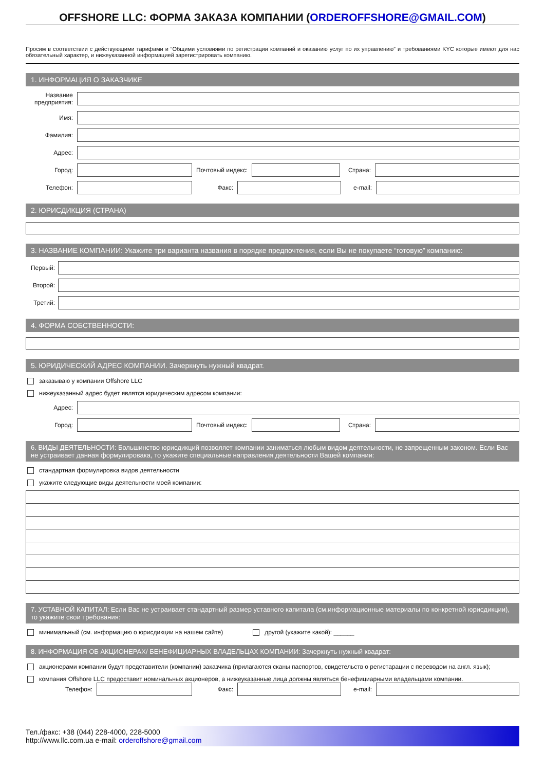OFFSHORE LLC: ФОРМА ЗАКАЗА КОМПАНИИ (ORDEROFFSHORE@GMAIL.COM)
Просим в соответствии с действующими тарифами и “Общими условиями по регистрации компаний и оказанию услуг по их управлению” и требованиями KYC которые имеют для нас обязательный характер, и нижеуказанной информацией зарегистрировать компанию.
1. ИНФОРМАЦИЯ О ЗАКАЗЧИКЕ
Название предприятия:
Имя:
Фамилия:
Адрес:
Город: Почтовый индекс: Страна:
Телефон: Факс: e-mail:
2. ЮРИСДИКЦИЯ (СТРАНА)
3. НАЗВАНИЕ КОМПАНИИ: Укажите три варианта названия в порядке предпочтения, если Вы не покупаете “готовую” компанию:
Первый:
Второй:
Третий:
4. ФОРМА СОБСТВЕННОСТИ:
5. ЮРИДИЧЕСКИЙ АДРЕС КОМПАНИИ. Зачеркнуть нужный квадрат.
заказываю у компании Offshore LLC
нижеуказанный адрес будет являтся юридическим адресом компании:
Адрес:
Город: Почтовый индекс: Страна:
6. ВИДЫ ДЕЯТЕЛЬНОСТИ: Большинство юрисдикций позволяет компании заниматься любым видом деятельности, не запрещенным законом. Если Вас не устраивает данная формулировака, то укажите специальные направления деятельности Вашей компании:
стандартная формулировка видов деятельности
укажите следующие виды деятельности моей компании:
7. УСТАВНОЙ КАПИТАЛ: Если Вас не устраивает стандартный размер уставного капитала (см.информационные материалы по конкретной юрисдикции), то укажите свои требования:
минимальный (см. информацию о юрисдикции на нашем сайте) другой (укажите какой): ______
8. ИНФОРМАЦИЯ ОБ АКЦИОНЕРАХ/ БЕНЕФИЦИАРНЫХ ВЛАДЕЛЬЦАХ КОМПАНИИ: Зачеркнуть нужный квадрат:
акционерами компании будут представители (компании) заказчика (прилагаются сканы паспортов, свидетельств о регистарации с переводом на англ. язык);
компания Offshore LLC предоставит номинальных акционеров, а нижеуказанные лица должны являться бенефициарными владельцами компании.
Телефон: Факс: e-mail:
Тел./факс: +38 (044) 228-4000, 228-5000
http://www.llc.com.ua e-mail: orderoffshore@gmail.com